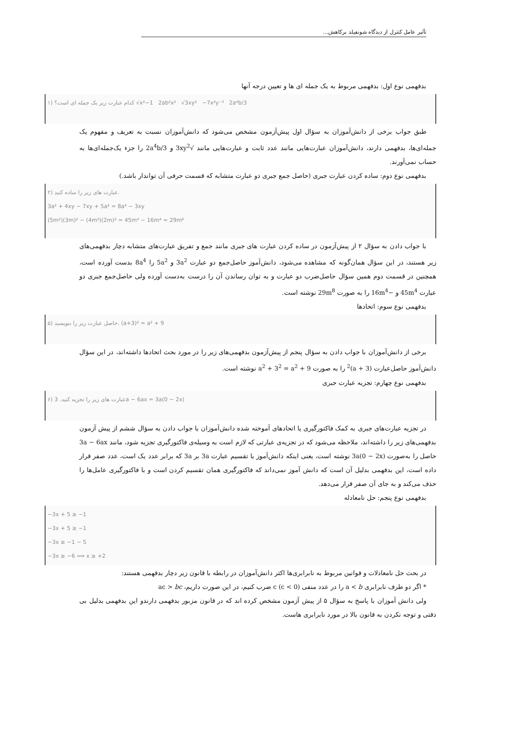تأثیر عامل کنترل از دیدگاه شونفیلد برکاهش...
بدفهمی نوع اول: بدفهمی مربوط به یک جمله ای ها و تعیین درجه آنها
۱) کدام عبارت زیر یک جمله ای است؟ √x²−1 2ab²x² √3xy² −7x²y⁻³ 2a⁴b/3
طبق جواب برخی از دانش‌آموزان به سؤال اول پیش‌آزمون مشخص می‌شود که دانش‌آموزان نسبت به تعریف و مفهوم یک جمله‌ای‌ها، بدفهمی دارند، دانش‌آموزان عبارت‌هایی مانند عدد ثابت و عبارت‌هایی مانند √3xy<sup>2</sup> و 2a<sup>4</sup>b/3 را جزء یک‌جمله‌ای‌ها به حساب نمی‌آورند.
بدفهمی نوع دوم: ساده کردن عبارت جبری (حاصل جمع جبری دو عبارت متشابه که قسمت حرفی آن تواندار باشد.)
۲) عبارت های زیر را ساده کنید.
3a² + 4xy − 7xy + 5a² = 8a⁴ − 3xy
(5m²)(3m)² − (4m²)(2m)² = 45m⁴ − 16m⁴ = 29m⁸
با جواب دادن به سؤال ۲ از پیش‌آزمون در ساده کردن عبارت های جبری مانند جمع و تفریق عبارت‌های متشابه دچار بدفهمی‌های زیر هستند، در این سؤال همان‌گونه که مشاهده می‌شود، دانش‌آموز حاصل‌جمع دو عبارت 3a<sup>2</sup> و 5a<sup>2</sup> را 8a<sup>4</sup> بدست آورده است، همچنین در قسمت دوم همین سؤال حاصل‌ضرب دو عبارت و به توان رساندن آن را درست به‌دست آورده ولی حاصل‌جمع جبری دو عبارت 45m<sup>4</sup> و −16m<sup>4</sup> را به صورت 29m<sup>8</sup> نوشته است.
بدفهمی نوع سوم: اتحادها
۵) حاصل عبارت زیر را بنویسید. (a+3)² = a² + 9
برخی از دانش‌آموزان با جواب دادن به سؤال پنجم از پیش‌آزمون بدفهمی‌های زیر را در مورد بحث اتحادها داشته‌اند، در این سؤال دانش‌آموز حاصل‌عبارت (a + 3)<sup>2</sup> را به صورت a<sup>2</sup> + 3<sup>2</sup> = a<sup>2</sup> + 9 نوشته است.
بدفهمی نوع چهارم: تجزیه عبارت جبری
۶) عبارت های زیر را تجزیه کنید. 3a − 6ax = 3a(0 − 2x)
در تجزیه عبارت‌های جبری به کمک فاکتورگیری یا اتحادهای آموخته شده دانش‌آموزان با جواب دادن به سؤال ششم از پیش آزمون بدفهمی‌های زیر را داشته‌اند، ملاحظه می‌شود که در تجزیه‌ی عبارتی که لازم است به وسیله‌ی فاکتورگیری تجزیه شود، مانند 3a − 6ax حاصل را به‌صورت 3a(0 − 2x) نوشته است، یعنی اینکه دانش‌آموز با تقسیم عبارت 3a بر 3a که برابر عدد یک است، عدد صفر قرار داده است، این بدفهمی بدلیل آن است که دانش آموز نمی‌داند که فاکتورگیری همان تقسیم کردن است و با فاکتورگیری عامل‌ها را حذف می‌کند و به جای آن صفر قرار می‌دهد.
بدفهمی نوع پنجم: حل نامعادله
−3x + 5 ≥ −1
−3x + 5 ≥ −1
−3x ≥ −1 − 5
−3x ≥ −6 ⟹ x ≥ +2
در بحث حل نامعادلات و قوانین مربوط به نابرابری‌ها اکثر دانش‌آموزان در رابطه با قانون زیر دچار بدفهمی هستند:
* اگر دو طرف نابرابری a < b را در عدد منفی c (c < 0) ضرب کنیم، در این صورت داریم، ac > bc
ولی دانش آموزان با پاسخ به سؤال ۵ از پیش آزمون مشخص کرده اند که در قانون مزبور بدفهمی دارندو این بدفهمی بدلیل بی دقتی و توجه نکردن به قانون بالا در مورد نابرابری هاست.